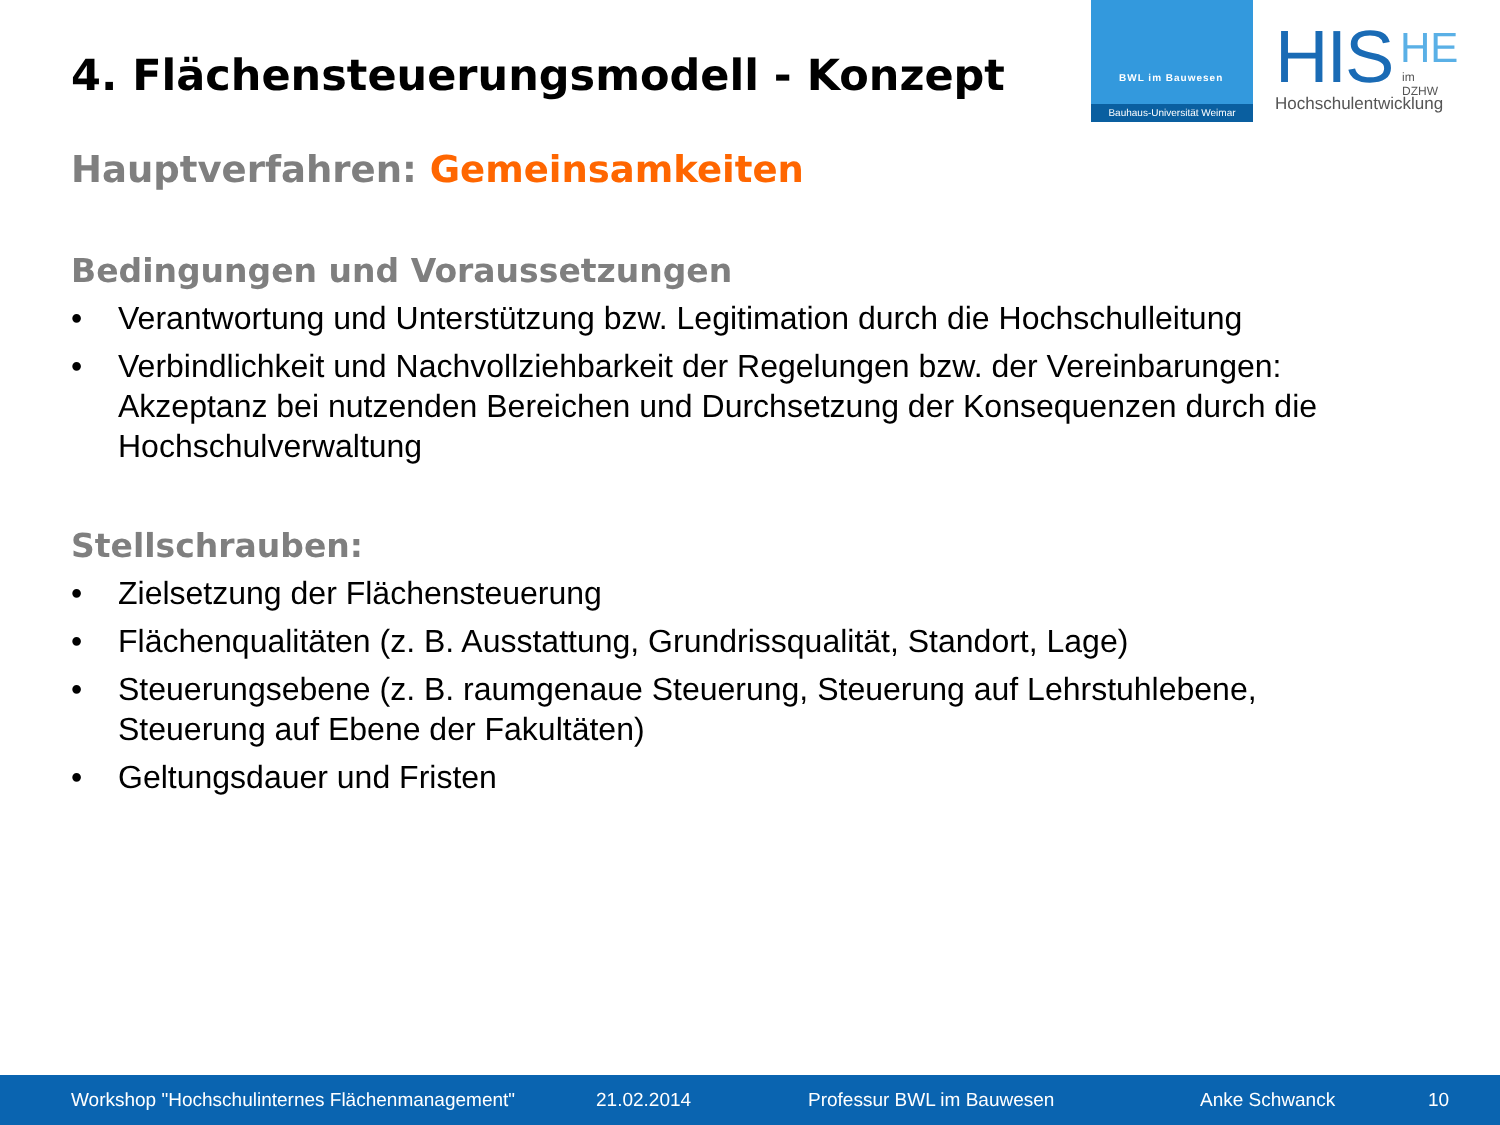4. Flächensteuerungsmodell - Konzept
BWL im Bauwesen
Bauhaus-Universität Weimar
HIS
HE
im DZHW
Hochschulentwicklung
Hauptverfahren: Gemeinsamkeiten
Bedingungen und Voraussetzungen
• Verantwortung und Unterstützung bzw. Legitimation durch die Hochschulleitung
• Verbindlichkeit und Nachvollziehbarkeit der Regelungen bzw. der Vereinbarungen: Akzeptanz bei nutzenden Bereichen und Durchsetzung der Konsequenzen durch die Hochschulverwaltung
Stellschrauben:
• Zielsetzung der Flächensteuerung
• Flächenqualitäten (z. B. Ausstattung, Grundrissqualität, Standort, Lage)
• Steuerungsebene (z. B. raumgenaue Steuerung, Steuerung auf Lehrstuhlebene, Steuerung auf Ebene der Fakultäten)
• Geltungsdauer und Fristen
Workshop "Hochschulinternes Flächenmanagement"
21.02.2014 Professur BWL im Bauwesen Anke Schwanck 10